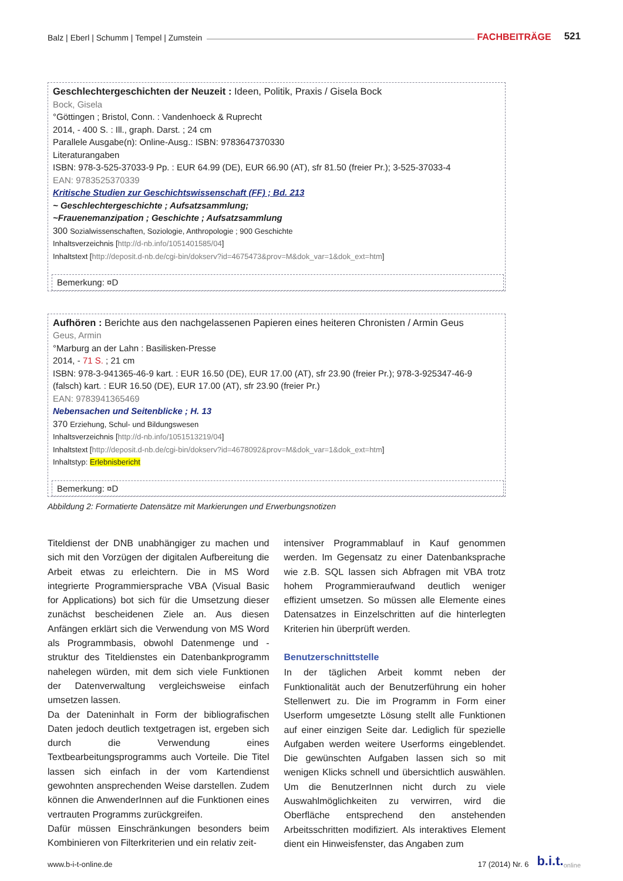Balz | Eberl | Schumm | Tempel | Zumstein FACHBEITRÄGE 521
Geschlechtergeschichten der Neuzeit : Ideen, Politik, Praxis / Gisela Bock
Bock, Gisela
°Göttingen ; Bristol, Conn. : Vandenhoeck & Ruprecht
2014, - 400 S. : Ill., graph. Darst. ; 24 cm
Parallele Ausgabe(n): Online-Ausg.: ISBN: 9783647370330
Literaturangaben
ISBN: 978-3-525-37033-9 Pp. : EUR 64.99 (DE), EUR 66.90 (AT), sfr 81.50 (freier Pr.); 3-525-37033-4
EAN: 9783525370339
Kritische Studien zur Geschichtswissenschaft (FF) ; Bd. 213
~ Geschlechtergeschichte ; Aufsatzsammlung;
~Frauenemanzipation ; Geschichte ; Aufsatzsammlung
300 Sozialwissenschaften, Soziologie, Anthropologie ; 900 Geschichte
Inhaltsverzeichnis [http://d-nb.info/1051401585/04]
Inhaltstext [http://deposit.d-nb.de/cgi-bin/dokserv?id=4675473&prov=M&dok_var=1&dok_ext=htm]
Bemerkung: ¤D
Aufhören : Berichte aus den nachgelassenen Papieren eines heiteren Chronisten / Armin Geus
Geus, Armin
°Marburg an der Lahn : Basilisken-Presse
2014, - 71 S. ; 21 cm
ISBN: 978-3-941365-46-9 kart. : EUR 16.50 (DE), EUR 17.00 (AT), sfr 23.90 (freier Pr.); 978-3-925347-46-9 (falsch) kart. : EUR 16.50 (DE), EUR 17.00 (AT), sfr 23.90 (freier Pr.)
EAN: 9783941365469
Nebensachen und Seitenblicke ; H. 13
370 Erziehung, Schul- und Bildungswesen
Inhaltsverzeichnis [http://d-nb.info/1051513219/04]
Inhaltstext [http://deposit.d-nb.de/cgi-bin/dokserv?id=4678092&prov=M&dok_var=1&dok_ext=htm]
Inhaltstyp: Erlebnisbericht
Bemerkung: ¤D
Abbildung 2: Formatierte Datensätze mit Markierungen und Erwerbungsnotizen
Titeldienst der DNB unabhängiger zu machen und sich mit den Vorzügen der digitalen Aufbereitung die Arbeit etwas zu erleichtern. Die in MS Word integrierte Programmiersprache VBA (Visual Basic for Applications) bot sich für die Umsetzung dieser zunächst bescheidenen Ziele an. Aus diesen Anfängen erklärt sich die Verwendung von MS Word als Programmbasis, obwohl Datenmenge und -struktur des Titeldienstes ein Datenbankprogramm nahelegen würden, mit dem sich viele Funktionen der Datenverwaltung vergleichsweise einfach umsetzen lassen.
Da der Dateninhalt in Form der bibliografischen Daten jedoch deutlich textgetragen ist, ergeben sich durch die Verwendung eines Textbearbeitungsprogramms auch Vorteile. Die Titel lassen sich einfach in der vom Kartendienst gewohnten ansprechenden Weise darstellen. Zudem können die AnwenderInnen auf die Funktionen eines vertrauten Programms zurückgreifen.
Dafür müssen Einschränkungen besonders beim Kombinieren von Filterkriterien und ein relativ zeit-
intensiver Programmablauf in Kauf genommen werden. Im Gegensatz zu einer Datenbanksprache wie z.B. SQL lassen sich Abfragen mit VBA trotz hohem Programmieraufwand deutlich weniger effizient umsetzen. So müssen alle Elemente eines Datensatzes in Einzelschritten auf die hinterlegten Kriterien hin überprüft werden.
Benutzerschnittstelle
In der täglichen Arbeit kommt neben der Funktionalität auch der Benutzerführung ein hoher Stellenwert zu. Die im Programm in Form einer Userform umgesetzte Lösung stellt alle Funktionen auf einer einzigen Seite dar. Lediglich für spezielle Aufgaben werden weitere Userforms eingeblendet. Die gewünschten Aufgaben lassen sich so mit wenigen Klicks schnell und übersichtlich auswählen. Um die BenutzerInnen nicht durch zu viele Auswahlmöglichkeiten zu verwirren, wird die Oberfläche entsprechend den anstehenden Arbeitsschritten modifiziert. Als interaktives Element dient ein Hinweisfenster, das Angaben zum
www.b-i-t-online.de 17 (2014) Nr. 6 b.i.t. online